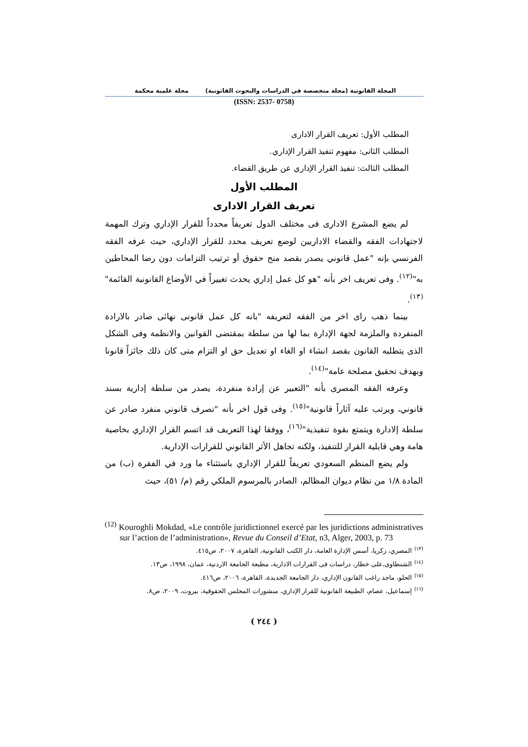المجلة القانونية (مجلة متخصصة في الدراسات والبحوث القانونية) مجلة علمية محكمة
(ISSN: 2537- 0758)
المطلب الأول: تعريف القرار الادارى
المطلب الثانى: مفهوم تنفيذ القرار الإداري.
المطلب الثالث: تنفيذ القرار الإداري عن طريق القضاء.
المطلب الأول
تعريف القرار الادارى
لم يضع المشرع الادارى فى مختلف الدول تعريفاً محدداً للقرار الإداري وترك المهمة لاجتهادات الفقه والقضاء الاداريين لوضع تعريف محدد للقرار الإداري، حيث عرفه الفقه الفرنسي بإنه "عمل قانوني يصدر بقصد منح حقوق أو ترتيب التزامات دون رضا المحاطين به"<sup>(١٢)</sup>. وفى تعريف اخر بأنه "هو كل عمل إداري يحدث تغييراً في الأوضاع القانونية القائمة"<sup>(١٣)</sup>.
بينما ذهب راى اخر من الفقه لتعريفه "بانه كل عمل قانونى نهائى صادر بالارادة المنفردة والملزمة لجهة الإدارة بما لها من سلطة بمقتضى القوانين والانظمة وفى الشكل الذى يتطلبه القانون بقصد انشاء او الغاء او تعديل حق او التزام متى كان ذلك جائزاً قانونا وبهدف تحقيق مصلحة عامة"<sup>(١٤)</sup>.
وعرفه الفقه المصرى بأنه "التعبير عن إرادة منفردة، يصدر من سلطة إدارية بسند قانوني، ويرتب عليه آثاراً قانونية"<sup>(١٥)</sup>. وفى قول اخر بأنه "تصرف قانوني منفرد صادر عن سلطة إلادارة ويتمتع بقوة تنفيذية"<sup>(١٦)</sup>، ووفقا لهذا التعريف قد اتسم القرار الإداري بخاصية هامة وهي قابلية القرار للتنفيذ، ولكنه تجاهل الأثر القانوني للقرارات الإدارية.
ولم يضع المنظم السعودي تعريفاً للقرار الإداري باستثناء ما ورد في الفقرة (ب) من المادة ١/٨ من نظام ديوان المظالم، الصادر بالمرسوم الملكي رقم (م/ ٥١)، حيث
<sup>(12)</sup> Kouroghli Mokdad, «Le contrôle juridictionnel exercé par les juridictions administratives sur l’action de l’administration», Revue du Conseil d’Etat, n3, Alger, 2003, p. 73
<sup>(١٣)</sup> المصري، زكريا، أسس الإدارة العامة، دار الكتب القانونية، القاهرة، ٢٠٠٧، ص٤١٥.
<sup>(١٤)</sup> الشنطاوى،على خطار، دراسات فى القرارات الادارية، مطبعة الجامعة الاردنية، عمان، ١٩٩٨، ص١٣.
<sup>(١٥)</sup> الحلو، ماجد راغب القانون الإداري، دار الجامعة الجديدة، القاهرة، ٢٠٠٦، ص٤١٦.
<sup>(١٦)</sup> إسماعيل، عصام، الطبيعة القانونية للقرار الإداري، منشورات المجلس الحقوقية، بيروت، ٢٠٠٩، ص٨.
( ٢٤٤ )